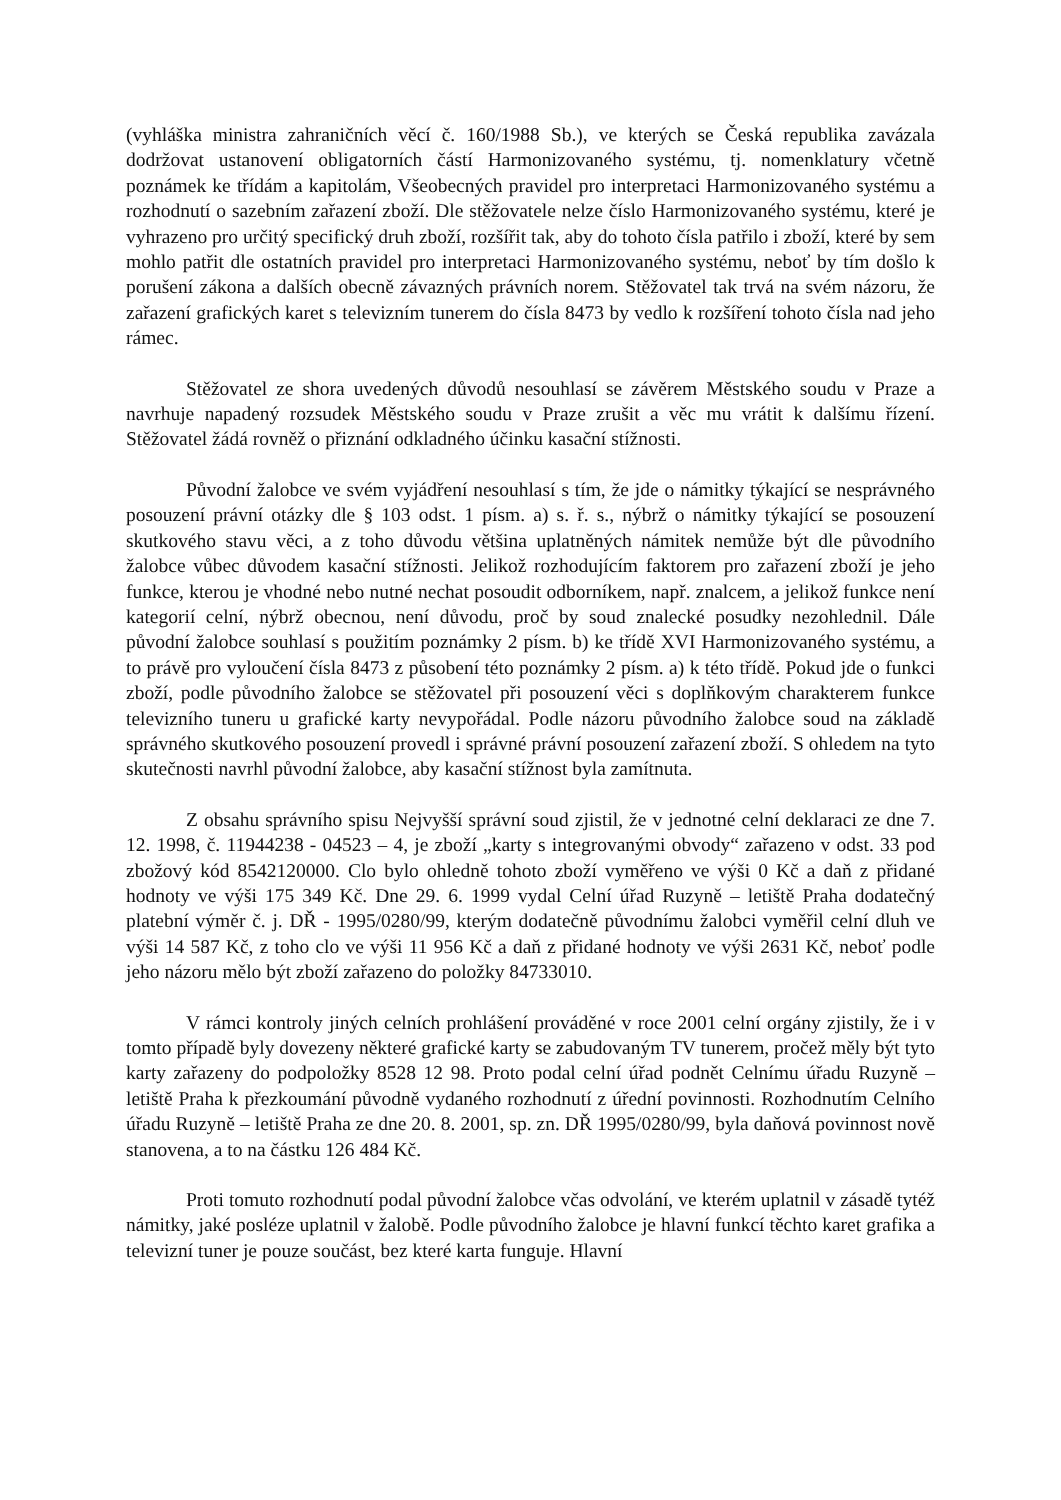(vyhláška ministra zahraničních věcí č. 160/1988 Sb.), ve kterých se Česká republika zavázala dodržovat ustanovení obligatorních částí Harmonizovaného systému, tj. nomenklatury včetně poznámek ke třídám a kapitolám, Všeobecných pravidel pro interpretaci Harmonizovaného systému a rozhodnutí o sazebním zařazení zboží. Dle stěžovatele nelze číslo Harmonizovaného systému, které je vyhrazeno pro určitý specifický druh zboží, rozšířit tak, aby do tohoto čísla patřilo i zboží, které by sem mohlo patřit dle ostatních pravidel pro interpretaci Harmonizovaného systému, neboť by tím došlo k porušení zákona a dalších obecně závazných právních norem. Stěžovatel tak trvá na svém názoru, že zařazení grafických karet s televizním tunerem do čísla 8473 by vedlo k rozšíření tohoto čísla nad jeho rámec.
Stěžovatel ze shora uvedených důvodů nesouhlasí se závěrem Městského soudu v Praze a navrhuje napadený rozsudek Městského soudu v Praze zrušit a věc mu vrátit k dalšímu řízení. Stěžovatel žádá rovněž o přiznání odkladného účinku kasační stížnosti.
Původní žalobce ve svém vyjádření nesouhlasí s tím, že jde o námitky týkající se nesprávného posouzení právní otázky dle § 103 odst. 1 písm. a) s. ř. s., nýbrž o námitky týkající se posouzení skutkového stavu věci, a z toho důvodu většina uplatněných námitek nemůže být dle původního žalobce vůbec důvodem kasační stížnosti. Jelikož rozhodujícím faktorem pro zařazení zboží je jeho funkce, kterou je vhodné nebo nutné nechat posoudit odborníkem, např. znalcem, a jelikož funkce není kategorií celní, nýbrž obecnou, není důvodu, proč by soud znalecké posudky nezohlednil. Dále původní žalobce souhlasí s použitím poznámky 2 písm. b) ke třídě XVI Harmonizovaného systému, a to právě pro vyloučení čísla 8473 z působení této poznámky 2 písm. a) k této třídě. Pokud jde o funkci zboží, podle původního žalobce se stěžovatel při posouzení věci s doplňkovým charakterem funkce televizního tuneru u grafické karty nevypořádal. Podle názoru původního žalobce soud na základě správného skutkového posouzení provedl i správné právní posouzení zařazení zboží. S ohledem na tyto skutečnosti navrhl původní žalobce, aby kasační stížnost byla zamítnuta.
Z obsahu správního spisu Nejvyšší správní soud zjistil, že v jednotné celní deklaraci ze dne 7. 12. 1998, č. 11944238 - 04523 – 4, je zboží „karty s integrovanými obvody“ zařazeno v odst. 33 pod zbožový kód 8542120000. Clo bylo ohledně tohoto zboží vyměřeno ve výši 0 Kč a daň z přidané hodnoty ve výši 175 349 Kč. Dne 29. 6. 1999 vydal Celní úřad Ruzyně – letiště Praha dodatečný platební výměr č. j. DŘ - 1995/0280/99, kterým dodatečně původnímu žalobci vyměřil celní dluh ve výši 14 587 Kč, z toho clo ve výši 11 956 Kč a daň z přidané hodnoty ve výši 2631 Kč, neboť podle jeho názoru mělo být zboží zařazeno do položky 84733010.
V rámci kontroly jiných celních prohlášení prováděné v roce 2001 celní orgány zjistily, že i v tomto případě byly dovezeny některé grafické karty se zabudovaným TV tunerem, pročež měly být tyto karty zařazeny do podpoložky 8528 12 98. Proto podal celní úřad podnět Celnímu úřadu Ruzyně – letiště Praha k přezkoumání původně vydaného rozhodnutí z úřední povinnosti. Rozhodnutím Celního úřadu Ruzyně – letiště Praha ze dne 20. 8. 2001, sp. zn. DŘ 1995/0280/99, byla daňová povinnost nově stanovena, a to na částku 126 484 Kč.
Proti tomuto rozhodnutí podal původní žalobce včas odvolání, ve kterém uplatnil v zásadě tytéž námitky, jaké posléze uplatnil v žalobě. Podle původního žalobce je hlavní funkcí těchto karet grafika a televizní tuner je pouze součást, bez které karta funguje. Hlavní